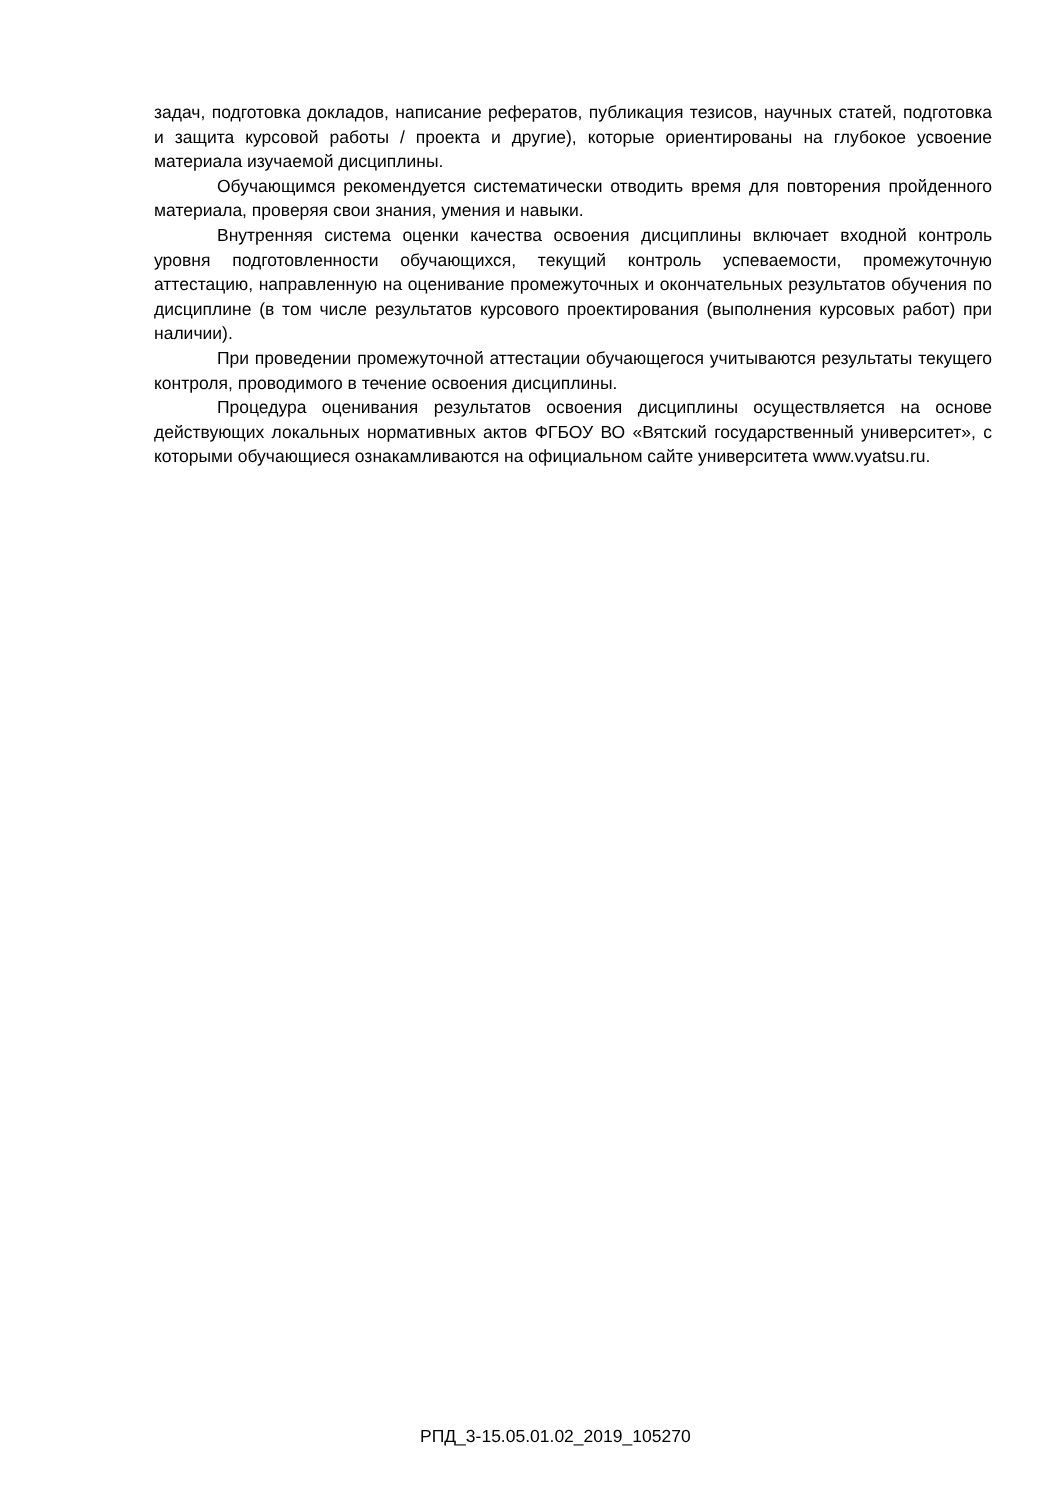задач, подготовка докладов, написание рефератов, публикация тезисов, научных статей, подготовка и защита курсовой работы / проекта и другие), которые ориентированы на глубокое усвоение материала изучаемой дисциплины.
Обучающимся рекомендуется систематически отводить время для повторения пройденного материала, проверяя свои знания, умения и навыки.
Внутренняя система оценки качества освоения дисциплины включает входной контроль уровня подготовленности обучающихся, текущий контроль успеваемости, промежуточную аттестацию, направленную на оценивание промежуточных и окончательных результатов обучения по дисциплине (в том числе результатов курсового проектирования (выполнения курсовых работ) при наличии).
При проведении промежуточной аттестации обучающегося учитываются результаты текущего контроля, проводимого в течение освоения дисциплины.
Процедура оценивания результатов освоения дисциплины осуществляется на основе действующих локальных нормативных актов ФГБОУ ВО «Вятский государственный университет», с которыми обучающиеся ознакамливаются на официальном сайте университета www.vyatsu.ru.
РПД_3-15.05.01.02_2019_105270